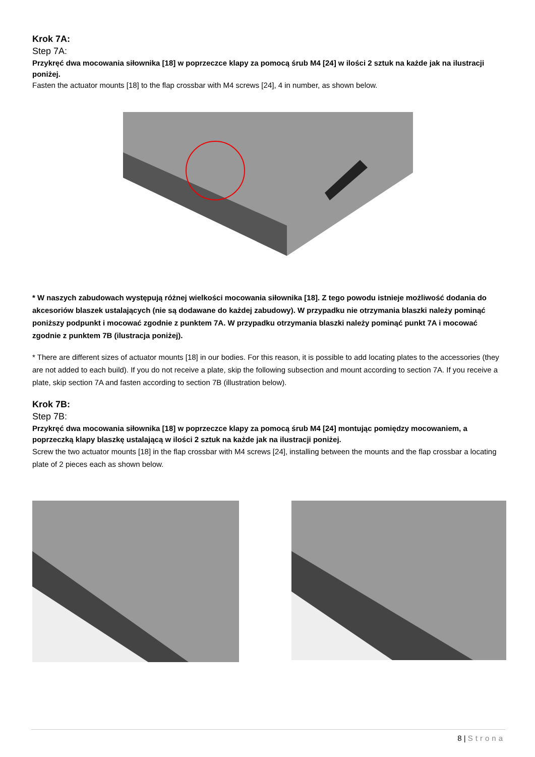Krok 7A:
Step 7A:
Przykręć dwa mocowania siłownika [18] w poprzeczce klapy za pomocą śrub M4 [24] w ilości 2 sztuk na każde jak na ilustracji poniżej.
Fasten the actuator mounts [18] to the flap crossbar with M4 screws [24], 4 in number, as shown below.
* W naszych zabudowach występują różnej wielkości mocowania siłownika [18]. Z tego powodu istnieje możliwość dodania do akcesoriów blaszek ustalających (nie są dodawane do każdej zabudowy). W przypadku nie otrzymania blaszki należy pominąć poniższy podpunkt i mocować zgodnie z punktem 7A. W przypadku otrzymania blaszki należy pominąć punkt 7A i mocować zgodnie z punktem 7B (ilustracja poniżej).
* There are different sizes of actuator mounts [18] in our bodies. For this reason, it is possible to add locating plates to the accessories (they are not added to each build). If you do not receive a plate, skip the following subsection and mount according to section 7A. If you receive a plate, skip section 7A and fasten according to section 7B (illustration below).
Krok 7B:
Step 7B:
Przykręć dwa mocowania siłownika [18] w poprzeczce klapy za pomocą śrub M4 [24] montując pomiędzy mocowaniem, a poprzeczką klapy blaszkę ustalającą w ilości 2 sztuk na każde jak na ilustracji poniżej.
Screw the two actuator mounts [18] in the flap crossbar with M4 screws [24], installing between the mounts and the flap crossbar a locating plate of 2 pieces each as shown below.
8 | Strona